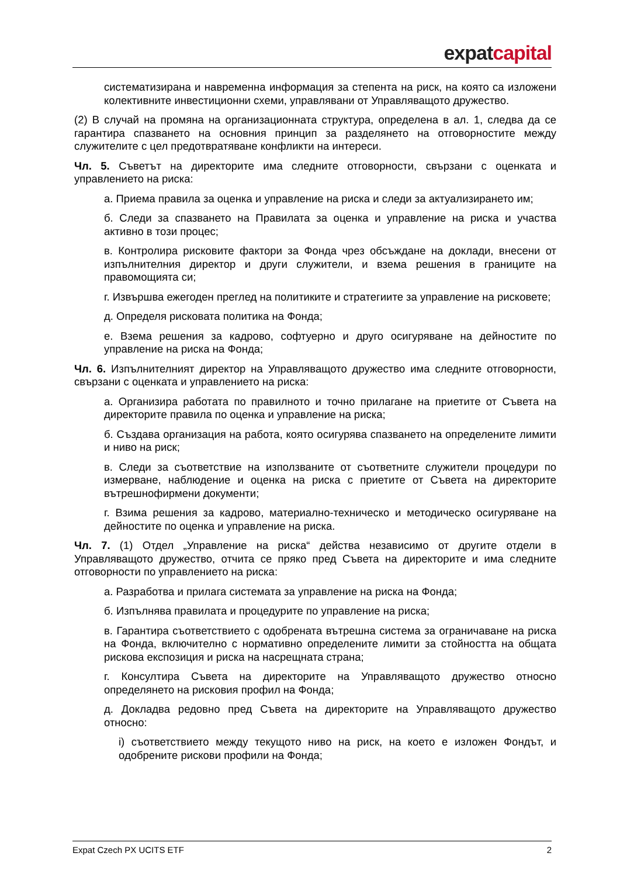expat capital
систематизирана и навременна информация за степента на риск, на която са изложени колективните инвестиционни схеми, управлявани от Управляващото дружество.
(2) В случай на промяна на организационната структура, определена в ал. 1, следва да се гарантира спазването на основния принцип за разделянето на отговорностите между служителите с цел предотвратяване конфликти на интереси.
Чл. 5. Съветът на директорите има следните отговорности, свързани с оценката и управлението на риска:
а. Приема правила за оценка и управление на риска и следи за актуализирането им;
б. Следи за спазването на Правилата за оценка и управление на риска и участва активно в този процес;
в. Контролира рисковите фактори за Фонда чрез обсъждане на доклади, внесени от изпълнителния директор и други служители, и взема решения в границите на правомощията си;
г. Извършва ежегоден преглед на политиките и стратегиите за управление на рисковете;
д. Определя рисковата политика на Фонда;
е. Взема решения за кадрово, софтуерно и друго осигуряване на дейностите по управление на риска на Фонда;
Чл. 6. Изпълнителният директор на Управляващото дружество има следните отговорности, свързани с оценката и управлението на риска:
а. Организира работата по правилното и точно прилагане на приетите от Съвета на директорите правила по оценка и управление на риска;
б. Създава организация на работа, която осигурява спазването на определените лимити и ниво на риск;
в. Следи за съответствие на използваните от съответните служители процедури по измерване, наблюдение и оценка на риска с приетите от Съвета на директорите вътрешнофирмени документи;
г. Взима решения за кадрово, материално-техническо и методическо осигуряване на дейностите по оценка и управление на риска.
Чл. 7. (1) Отдел „Управление на риска“ действа независимо от другите отдели в Управляващото дружество, отчита се пряко пред Съвета на директорите и има следните отговорности по управлението на риска:
а. Разработва и прилага системата за управление на риска на Фонда;
б. Изпълнява правилата и процедурите по управление на риска;
в. Гарантира съответствието с одобрената вътрешна система за ограничаване на риска на Фонда, включително с нормативно определените лимити за стойността на общата рискова експозиция и риска на насрещната страна;
г. Консултира Съвета на директорите на Управляващото дружество относно определянето на рисковия профил на Фонда;
д. Докладва редовно пред Съвета на директорите на Управляващото дружество относно:
i) съответствието между текущото ниво на риск, на което е изложен Фондът, и одобрените рискови профили на Фонда;
Expat Czech PX UCITS ETF 2